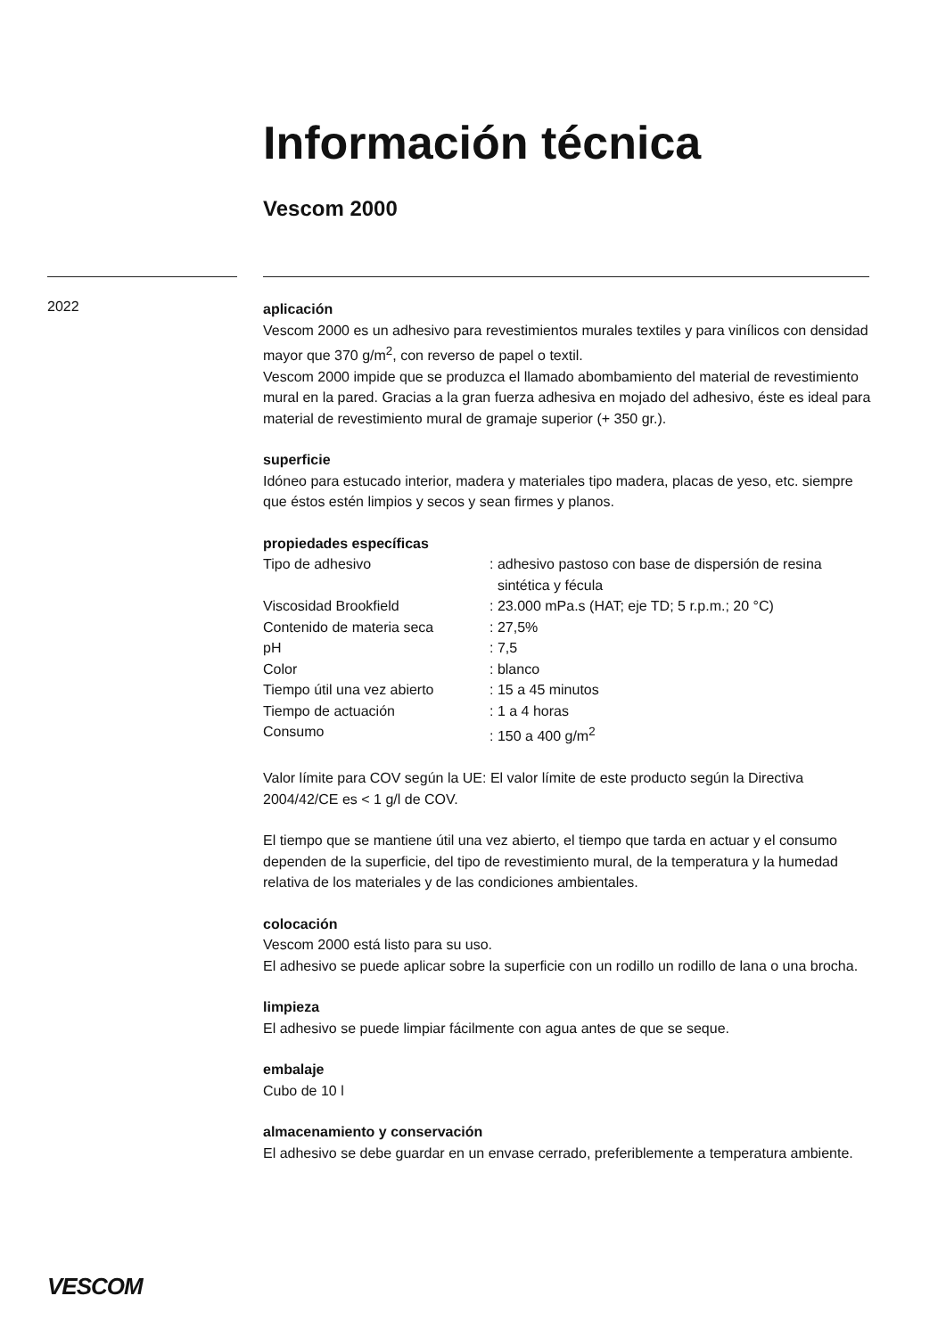Información técnica
Vescom 2000
2022
aplicación
Vescom 2000 es un adhesivo para revestimientos murales textiles y para vinílicos con densidad mayor que 370 g/m<sup>2</sup>, con reverso de papel o textil.
Vescom 2000 impide que se produzca el llamado abombamiento del material de revestimiento mural en la pared. Gracias a la gran fuerza adhesiva en mojado del adhesivo, éste es ideal para material de revestimiento mural de gramaje superior (+ 350 gr.).
superficie
Idóneo para estucado interior, madera y materiales tipo madera, placas de yeso, etc. siempre que éstos estén limpios y secos y sean firmes y planos.
propiedades específicas
| Tipo de adhesivo | : adhesivo pastoso con base de dispersión de resina sintética y fécula |
| Viscosidad Brookfield | : 23.000 mPa.s (HAT; eje TD; 5 r.p.m.; 20 °C) |
| Contenido de materia seca | : 27,5% |
| pH | : 7,5 |
| Color | : blanco |
| Tiempo útil una vez abierto | : 15 a 45 minutos |
| Tiempo de actuación | : 1 a 4 horas |
| Consumo | : 150 a 400 g/m<sup>2</sup> |
Valor límite para COV según la UE: El valor límite de este producto según la Directiva 2004/42/CE es < 1 g/l de COV.
El tiempo que se mantiene útil una vez abierto, el tiempo que tarda en actuar y el consumo dependen de la superficie, del tipo de revestimiento mural, de la temperatura y la humedad relativa de los materiales y de las condiciones ambientales.
colocación
Vescom 2000 está listo para su uso.
El adhesivo se puede aplicar sobre la superficie con un rodillo un rodillo de lana o una brocha.
limpieza
El adhesivo se puede limpiar fácilmente con agua antes de que se seque.
embalaje
Cubo de 10 l
almacenamiento y conservación
El adhesivo se debe guardar en un envase cerrado, preferiblemente a temperatura ambiente.
VESCOM